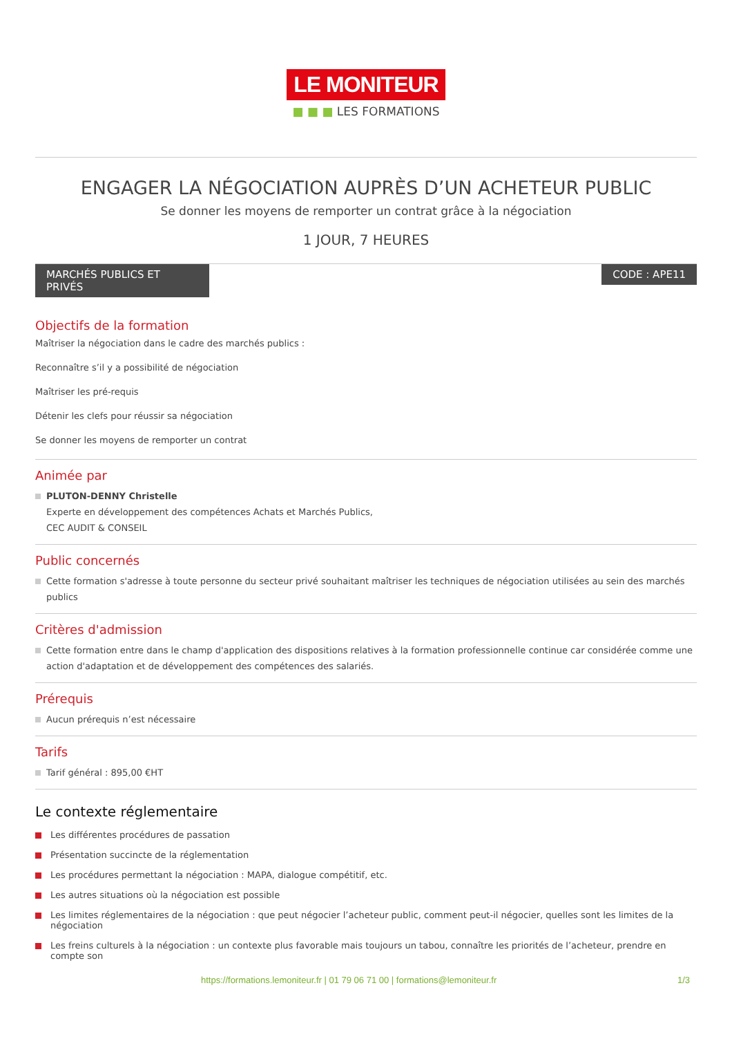LE MONITEUR
■ ■ ■ LES FORMATIONS
ENGAGER LA NÉGOCIATION AUPRÈS D’UN ACHETEUR PUBLIC
Se donner les moyens de remporter un contrat grâce à la négociation
1 JOUR, 7 HEURES
MARCHÉS PUBLICS ET PRIVÉS
CODE : APE11
Objectifs de la formation
Maîtriser la négociation dans le cadre des marchés publics :
Reconnaître s’il y a possibilité de négociation
Maîtriser les pré-requis
Détenir les clefs pour réussir sa négociation
Se donner les moyens de remporter un contrat
Animée par
PLUTON-DENNY Christelle
Experte en développement des compétences Achats et Marchés Publics,
CEC AUDIT & CONSEIL
Public concernés
Cette formation s'adresse à toute personne du secteur privé souhaitant maîtriser les techniques de négociation utilisées au sein des marchés publics
Critères d'admission
Cette formation entre dans le champ d'application des dispositions relatives à la formation professionnelle continue car considérée comme une action d'adaptation et de développement des compétences des salariés.
Prérequis
Aucun prérequis n’est nécessaire
Tarifs
Tarif général : 895,00 €HT
Le contexte réglementaire
Les différentes procédures de passation
Présentation succincte de la réglementation
Les procédures permettant la négociation : MAPA, dialogue compétitif, etc.
Les autres situations où la négociation est possible
Les limites réglementaires de la négociation : que peut négocier l’acheteur public, comment peut-il négocier, quelles sont les limites de la négociation
Les freins culturels à la négociation : un contexte plus favorable mais toujours un tabou, connaître les priorités de l’acheteur, prendre en compte son
https://formations.lemoniteur.fr | 01 79 06 71 00 | formations@lemoniteur.fr 1/3